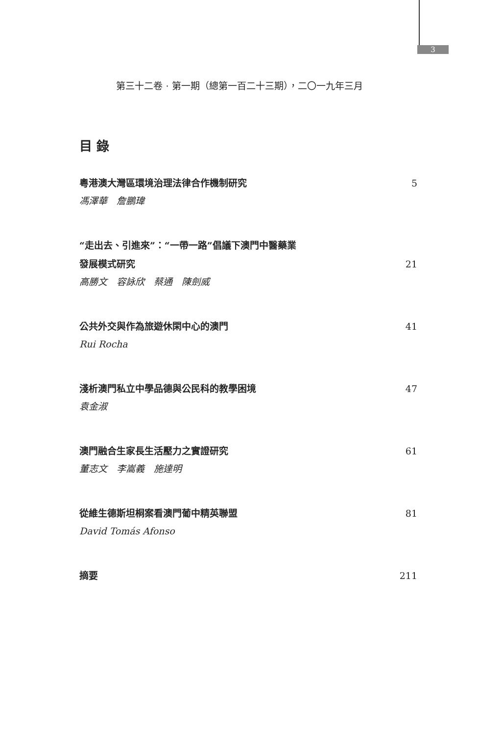3
第三十二卷 · 第一期（總第一百二十三期），二〇一九年三月
目 錄
粵港澳大灣區環境治理法律合作機制研究 5
馮澤華　詹鵬瑋
“走出去、引進來”：“一帶一路”倡議下澳門中醫藥業
發展模式研究 21
高勝文　容詠欣　蔡通　陳劍威
公共外交與作為旅遊休閑中心的澳門 41
Rui Rocha
淺析澳門私立中學品德與公民科的教學困境 47
袁金淑
澳門融合生家長生活壓力之實證研究 61
董志文　李嵩義　施達明
從維生德斯坦桐案看澳門葡中精英聯盟 81
David Tomás Afonso
摘要 211